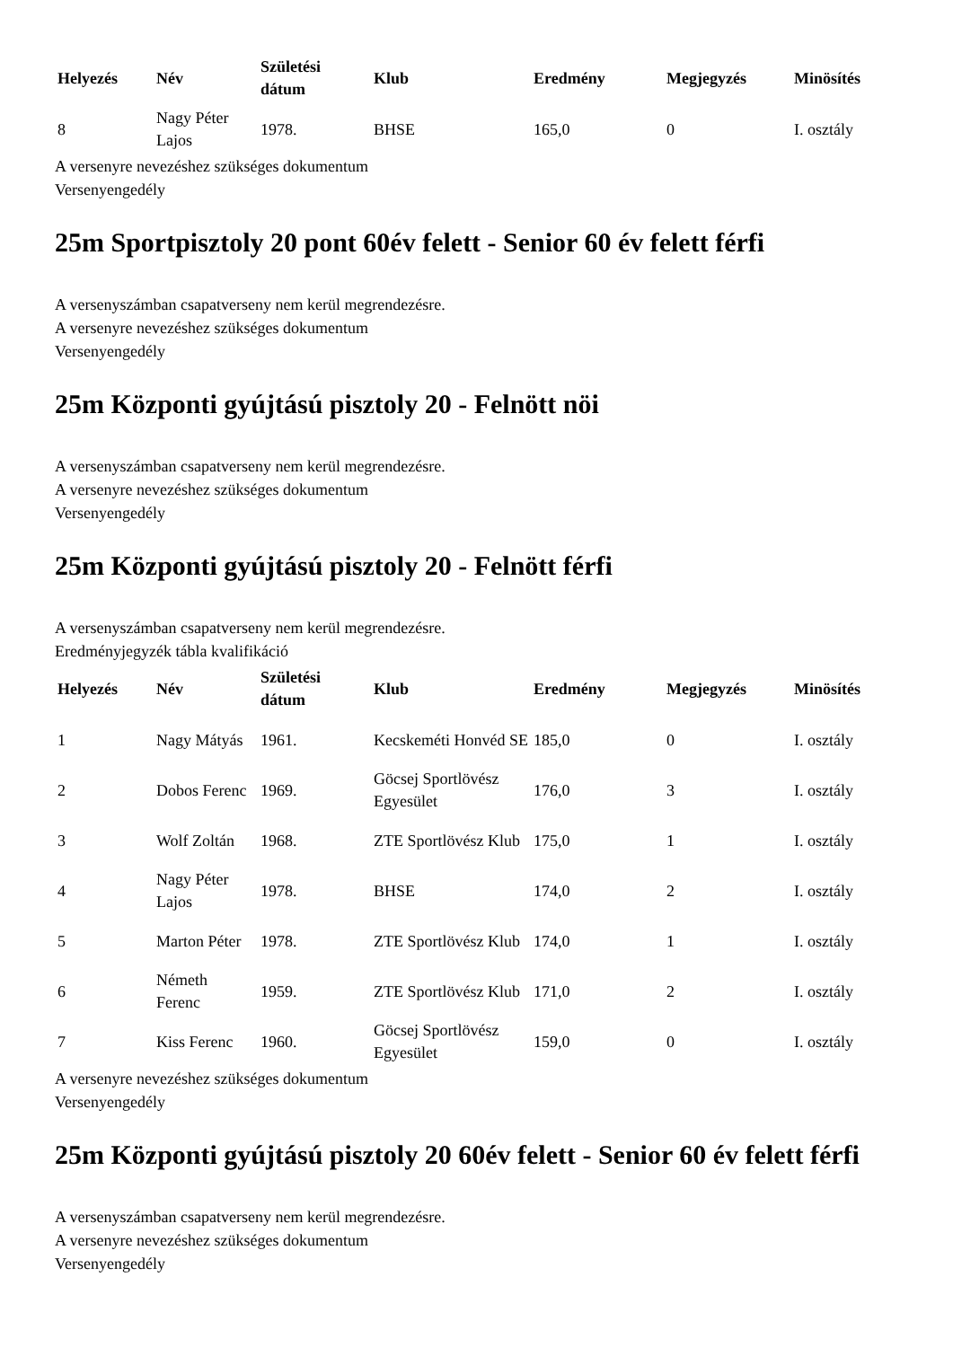| Helyezés | Név | Születési dátum | Klub | Eredmény | Megjegyzés | Minösítés |
| --- | --- | --- | --- | --- | --- | --- |
| 8 | Nagy Péter Lajos | 1978. | BHSE | 165,0 | 0 | I. osztály |
A versenyre nevezéshez szükséges dokumentum
Versenyengedély
25m Sportpisztoly 20 pont 60év felett - Senior 60 év felett férfi
A versenyszámban csapatverseny nem kerül megrendezésre.
A versenyre nevezéshez szükséges dokumentum
Versenyengedély
25m Központi gyújtású pisztoly 20 - Felnött nöi
A versenyszámban csapatverseny nem kerül megrendezésre.
A versenyre nevezéshez szükséges dokumentum
Versenyengedély
25m Központi gyújtású pisztoly 20 - Felnött férfi
A versenyszámban csapatverseny nem kerül megrendezésre.
Eredményjegyzék tábla kvalifikáció
| Helyezés | Név | Születési dátum | Klub | Eredmény | Megjegyzés | Minösítés |
| --- | --- | --- | --- | --- | --- | --- |
| 1 | Nagy Mátyás | 1961. | Kecskeméti Honvéd SE | 185,0 | 0 | I. osztály |
| 2 | Dobos Ferenc | 1969. | Göcsej Sportlövész Egyesület | 176,0 | 3 | I. osztály |
| 3 | Wolf Zoltán | 1968. | ZTE Sportlövész Klub | 175,0 | 1 | I. osztály |
| 4 | Nagy Péter Lajos | 1978. | BHSE | 174,0 | 2 | I. osztály |
| 5 | Marton Péter | 1978. | ZTE Sportlövész Klub | 174,0 | 1 | I. osztály |
| 6 | Németh Ferenc | 1959. | ZTE Sportlövész Klub | 171,0 | 2 | I. osztály |
| 7 | Kiss Ferenc | 1960. | Göcsej Sportlövész Egyesület | 159,0 | 0 | I. osztály |
A versenyre nevezéshez szükséges dokumentum
Versenyengedély
25m Központi gyújtású pisztoly 20 60év felett - Senior 60 év felett férfi
A versenyszámban csapatverseny nem kerül megrendezésre.
A versenyre nevezéshez szükséges dokumentum
Versenyengedély